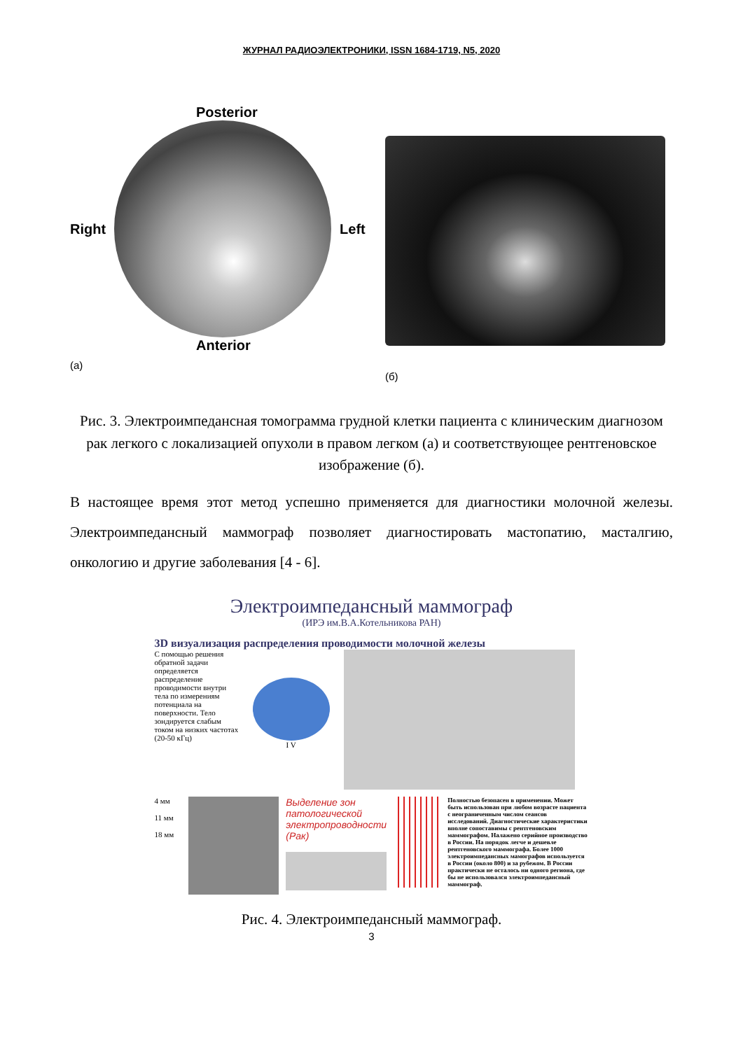ЖУРНАЛ РАДИОЭЛЕКТРОНИКИ, ISSN 1684-1719, N5, 2020
Posterior
Right Left
Anterior
(а)
(б)
Рис. 3. Электроимпедансная томограмма грудной клетки пациента с клиническим диагнозом рак легкого с локализацией опухоли в правом легком (а) и соответствующее рентгеновское изображение (б).
В настоящее время этот метод успешно применяется для диагностики молочной железы. Электроимпедансный маммограф позволяет диагностировать мастопатию, масталгию, онкологию и другие заболевания [4 - 6].
Электроимпедансный маммограф
(ИРЭ им.В.А.Котельникова РАН)
3D визуализация распределения проводимости молочной железы
С помощью решения обратной задачи определяется распределение проводимости внутри тела по измерениям потенциала на поверхности. Тело зондируется слабым током на низких частотах (20-50 кГц)
I V
4 мм
11 мм
18 мм
Выделение зон патологической электропроводности (Рак)
Полностью безопасен в применении. Может быть использован при любом возрасте пациента с неограниченным числом сеансов исследований. Диагностические характеристики вполне сопоставимы с рентгеновским маммографом. Налажено серийное производство в России. На порядок легче и дешевле рентгеновского маммографа. Более 1000 электроимпедансных мамографов используется в России (около 800) и за рубежом. В России практически не осталось ни одного региона, где бы не использовался электроимпедансный маммограф.
Рис. 4. Электроимпедансный маммограф.
3